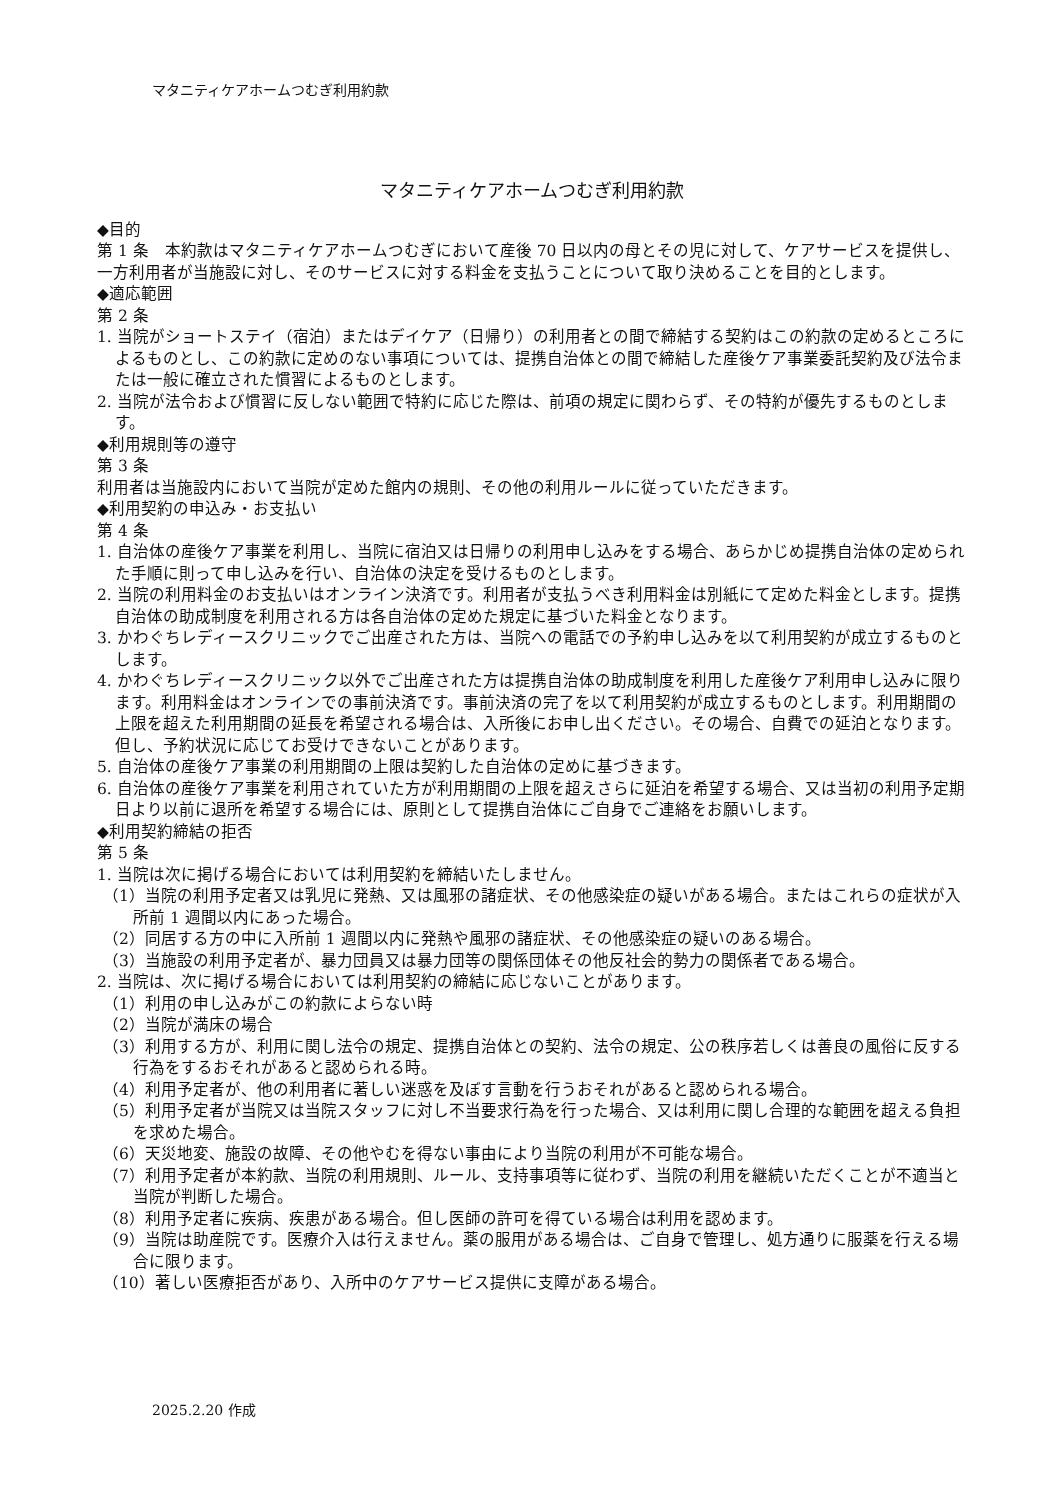マタニティケアホームつむぎ利用約款
マタニティケアホームつむぎ利用約款
◆目的
第 1 条　本約款はマタニティケアホームつむぎにおいて産後 70 日以内の母とその児に対して、ケアサービスを提供し、一方利用者が当施設に対し、そのサービスに対する料金を支払うことについて取り決めることを目的とします。
◆適応範囲
第 2 条
1. 当院がショートステイ（宿泊）またはデイケア（日帰り）の利用者との間で締結する契約はこの約款の定めるところによるものとし、この約款に定めのない事項については、提携自治体との間で締結した産後ケア事業委託契約及び法令または一般に確立された慣習によるものとします。
2. 当院が法令および慣習に反しない範囲で特約に応じた際は、前項の規定に関わらず、その特約が優先するものとします。
◆利用規則等の遵守
第 3 条
利用者は当施設内において当院が定めた館内の規則、その他の利用ルールに従っていただきます。
◆利用契約の申込み・お支払い
第 4 条
1. 自治体の産後ケア事業を利用し、当院に宿泊又は日帰りの利用申し込みをする場合、あらかじめ提携自治体の定められた手順に則って申し込みを行い、自治体の決定を受けるものとします。
2. 当院の利用料金のお支払いはオンライン決済です。利用者が支払うべき利用料金は別紙にて定めた料金とします。提携自治体の助成制度を利用される方は各自治体の定めた規定に基づいた料金となります。
3. かわぐちレディースクリニックでご出産された方は、当院への電話での予約申し込みを以て利用契約が成立するものとします。
4. かわぐちレディースクリニック以外でご出産された方は提携自治体の助成制度を利用した産後ケア利用申し込みに限ります。利用料金はオンラインでの事前決済です。事前決済の完了を以て利用契約が成立するものとします。利用期間の上限を超えた利用期間の延長を希望される場合は、入所後にお申し出ください。その場合、自費での延泊となります。但し、予約状況に応じてお受けできないことがあります。
5. 自治体の産後ケア事業の利用期間の上限は契約した自治体の定めに基づきます。
6. 自治体の産後ケア事業を利用されていた方が利用期間の上限を超えさらに延泊を希望する場合、又は当初の利用予定期日より以前に退所を希望する場合には、原則として提携自治体にご自身でご連絡をお願いします。
◆利用契約締結の拒否
第 5 条
1. 当院は次に掲げる場合においては利用契約を締結いたしません。
（1）当院の利用予定者又は乳児に発熱、又は風邪の諸症状、その他感染症の疑いがある場合。またはこれらの症状が入所前 1 週間以内にあった場合。
（2）同居する方の中に入所前 1 週間以内に発熱や風邪の諸症状、その他感染症の疑いのある場合。
（3）当施設の利用予定者が、暴力団員又は暴力団等の関係団体その他反社会的勢力の関係者である場合。
2. 当院は、次に掲げる場合においては利用契約の締結に応じないことがあります。
（1）利用の申し込みがこの約款によらない時
（2）当院が満床の場合
（3）利用する方が、利用に関し法令の規定、提携自治体との契約、法令の規定、公の秩序若しくは善良の風俗に反する行為をするおそれがあると認められる時。
（4）利用予定者が、他の利用者に著しい迷惑を及ぼす言動を行うおそれがあると認められる場合。
（5）利用予定者が当院又は当院スタッフに対し不当要求行為を行った場合、又は利用に関し合理的な範囲を超える負担を求めた場合。
（6）天災地変、施設の故障、その他やむを得ない事由により当院の利用が不可能な場合。
（7）利用予定者が本約款、当院の利用規則、ルール、支持事項等に従わず、当院の利用を継続いただくことが不適当と当院が判断した場合。
（8）利用予定者に疾病、疾患がある場合。但し医師の許可を得ている場合は利用を認めます。
（9）当院は助産院です。医療介入は行えません。薬の服用がある場合は、ご自身で管理し、処方通りに服薬を行える場合に限ります。
（10）著しい医療拒否があり、入所中のケアサービス提供に支障がある場合。
2025.2.20 作成